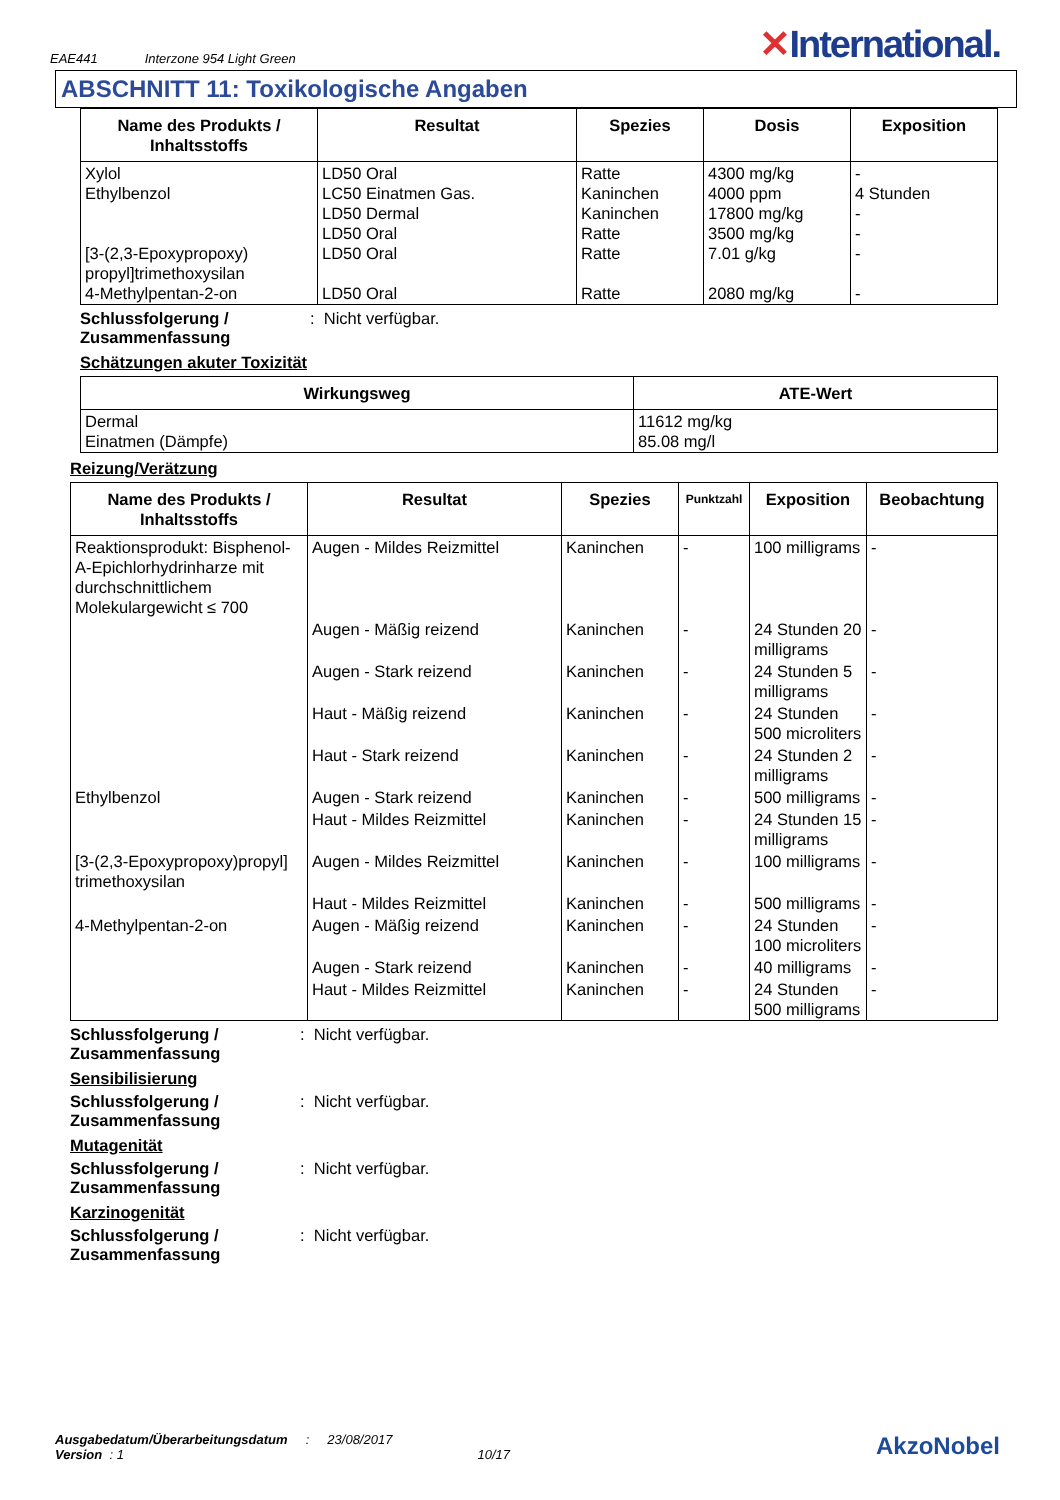EAE441 Interzone 954 Light Green
✕International.
ABSCHNITT 11: Toxikologische Angaben
| Name des Produkts / Inhaltsstoffs | Resultat | Spezies | Dosis | Exposition |
| --- | --- | --- | --- | --- |
| Xylol Ethylbenzol [3-(2,3-Epoxypropoxy) propyl]trimethoxysilan 4-Methylpentan-2-on | LD50 Oral LC50 Einatmen Gas. LD50 Dermal LD50 Oral LD50 Oral LD50 Oral | Ratte Kaninchen Kaninchen Ratte Ratte Ratte | 4300 mg/kg 4000 ppm 17800 mg/kg 3500 mg/kg 7.01 g/kg 2080 mg/kg | - 4 Stunden - - - - |
Schlussfolgerung / Zusammenfassung: Nicht verfügbar.
Schätzungen akuter Toxizität
| Wirkungsweg | ATE-Wert |
| --- | --- |
| Dermal Einatmen (Dämpfe) | 11612 mg/kg 85.08 mg/l |
Reizung/Verätzung
| Name des Produkts / Inhaltsstoffs | Resultat | Spezies | Punktzahl | Exposition | Beobachtung |
| --- | --- | --- | --- | --- | --- |
| Reaktionsprodukt: Bisphenol-A-Epichlorhydrinharze mit durchschnittlichem Molekulargewicht ≤ 700 | Augen - Mildes Reizmittel | Kaninchen | - | 100 milligrams | - |
| | Augen - Mäßig reizend | Kaninchen | - | 24 Stunden 20 milligrams | - |
| | Augen - Stark reizend | Kaninchen | - | 24 Stunden 5 milligrams | - |
| | Haut - Mäßig reizend | Kaninchen | - | 24 Stunden 500 microliters | - |
| | Haut - Stark reizend | Kaninchen | - | 24 Stunden 2 milligrams | - |
| Ethylbenzol | Augen - Stark reizend | Kaninchen | - | 500 milligrams | - |
| | Haut - Mildes Reizmittel | Kaninchen | - | 24 Stunden 15 milligrams | - |
| [3-(2,3-Epoxypropoxy)propyl] trimethoxysilan | Augen - Mildes Reizmittel | Kaninchen | - | 100 milligrams | - |
| | Haut - Mildes Reizmittel | Kaninchen | - | 500 milligrams | - |
| 4-Methylpentan-2-on | Augen - Mäßig reizend | Kaninchen | - | 24 Stunden 100 microliters | - |
| | Augen - Stark reizend | Kaninchen | - | 40 milligrams | - |
| | Haut - Mildes Reizmittel | Kaninchen | - | 24 Stunden 500 milligrams | - |
Schlussfolgerung / Zusammenfassung: Nicht verfügbar.
Sensibilisierung
Schlussfolgerung / Zusammenfassung: Nicht verfügbar.
Mutagenität
Schlussfolgerung / Zusammenfassung: Nicht verfügbar.
Karzinogenität
Schlussfolgerung / Zusammenfassung: Nicht verfügbar.
Ausgabedatum/Überarbeitungsdatum : 23/08/2017
Version : 1 10/17
AkzoNobel